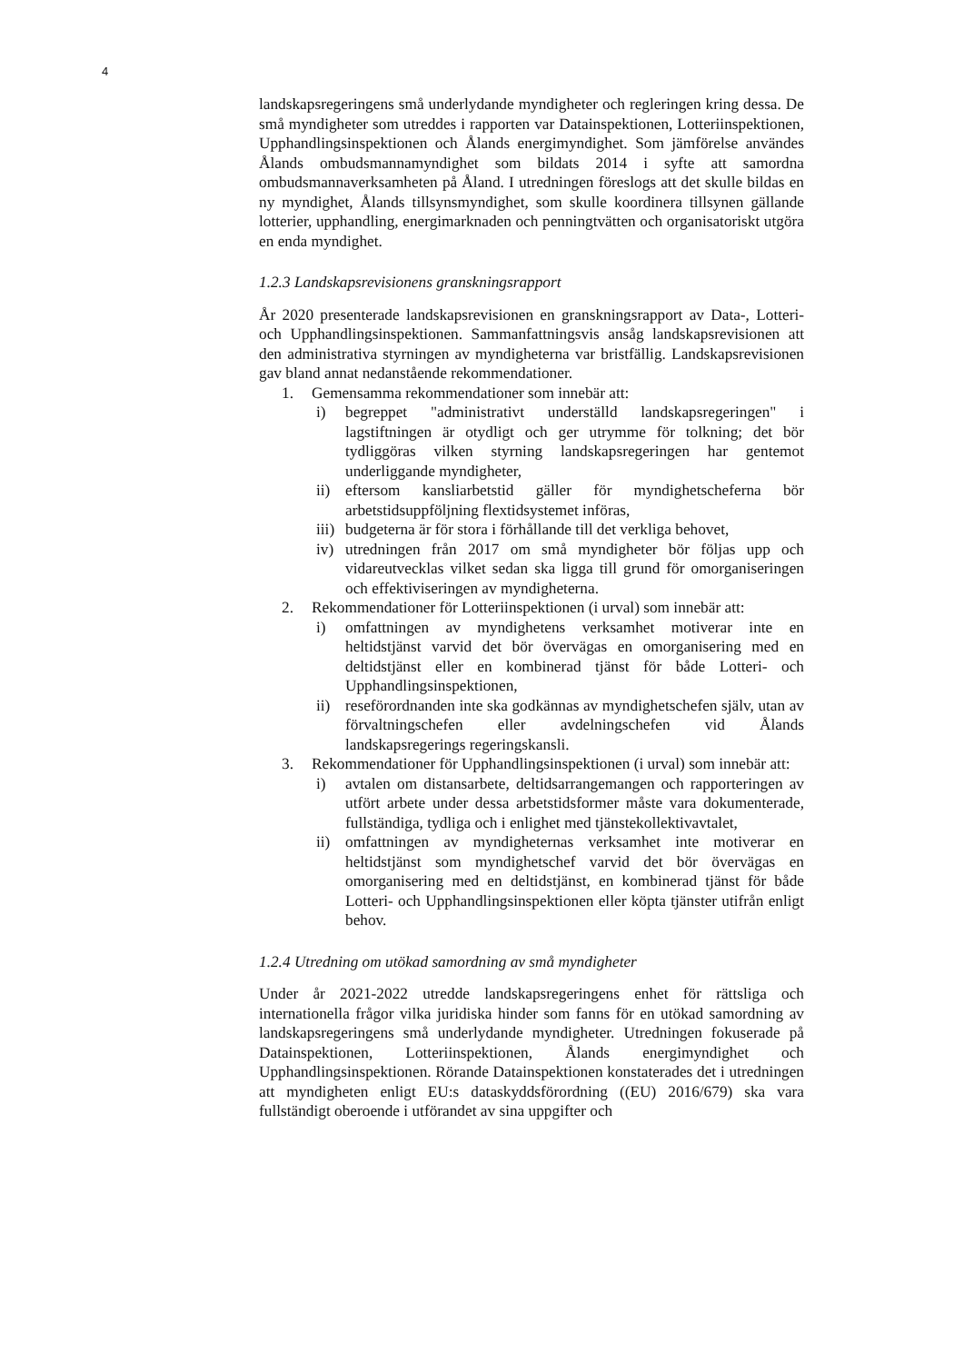4
landskapsregeringens små underlydande myndigheter och regleringen kring dessa. De små myndigheter som utreddes i rapporten var Datainspektionen, Lotteriinspektionen, Upphandlingsinspektionen och Ålands energimyndighet. Som jämförelse användes Ålands ombudsmannamyndighet som bildats 2014 i syfte att samordna ombudsmannaverksamheten på Åland. I utredningen föreslogs att det skulle bildas en ny myndighet, Ålands tillsynsmyndighet, som skulle koordinera tillsynen gällande lotterier, upphandling, energimarknaden och penningtvätten och organisatoriskt utgöra en enda myndighet.
1.2.3 Landskapsrevisionens granskningsrapport
År 2020 presenterade landskapsrevisionen en granskningsrapport av Data-, Lotteri- och Upphandlingsinspektionen. Sammanfattningsvis ansåg landskapsrevisionen att den administrativa styrningen av myndigheterna var bristfällig. Landskapsrevisionen gav bland annat nedanstående rekommendationer.
1. Gemensamma rekommendationer som innebär att:
i) begreppet "administrativt underställd landskapsregeringen" i lagstiftningen är otydligt och ger utrymme för tolkning; det bör tydliggöras vilken styrning landskapsregeringen har gentemot underliggande myndigheter,
ii) eftersom kansliarbetstid gäller för myndighetscheferna bör arbetstidsuppföljning flextidsystemet införas,
iii) budgeterna är för stora i förhållande till det verkliga behovet,
iv) utredningen från 2017 om små myndigheter bör följas upp och vidareutvecklas vilket sedan ska ligga till grund för omorganiseringen och effektiviseringen av myndigheterna.
2. Rekommendationer för Lotteriinspektionen (i urval) som innebär att:
i) omfattningen av myndighetens verksamhet motiverar inte en heltidstjänst varvid det bör övervägas en omorganisering med en deltidstjänst eller en kombinerad tjänst för både Lotteri- och Upphandlingsinspektionen,
ii) reseförordnanden inte ska godkännas av myndighetschefen själv, utan av förvaltningschefen eller avdelningschefen vid Ålands landskapsregerings regeringskansli.
3. Rekommendationer för Upphandlingsinspektionen (i urval) som innebär att:
i) avtalen om distansarbete, deltidsarrangemangen och rapporteringen av utfört arbete under dessa arbetstidsformer måste vara dokumenterade, fullständiga, tydliga och i enlighet med tjänstekollektivavtalet,
ii) omfattningen av myndigheternas verksamhet inte motiverar en heltidstjänst som myndighetschef varvid det bör övervägas en omorganisering med en deltidstjänst, en kombinerad tjänst för både Lotteri- och Upphandlingsinspektionen eller köpta tjänster utifrån enligt behov.
1.2.4 Utredning om utökad samordning av små myndigheter
Under år 2021-2022 utredde landskapsregeringens enhet för rättsliga och internationella frågor vilka juridiska hinder som fanns för en utökad samordning av landskapsregeringens små underlydande myndigheter. Utredningen fokuserade på Datainspektionen, Lotteriinspektionen, Ålands energimyndighet och Upphandlingsinspektionen. Rörande Datainspektionen konstaterades det i utredningen att myndigheten enligt EU:s dataskyddsförordning ((EU) 2016/679) ska vara fullständigt oberoende i utförandet av sina uppgifter och